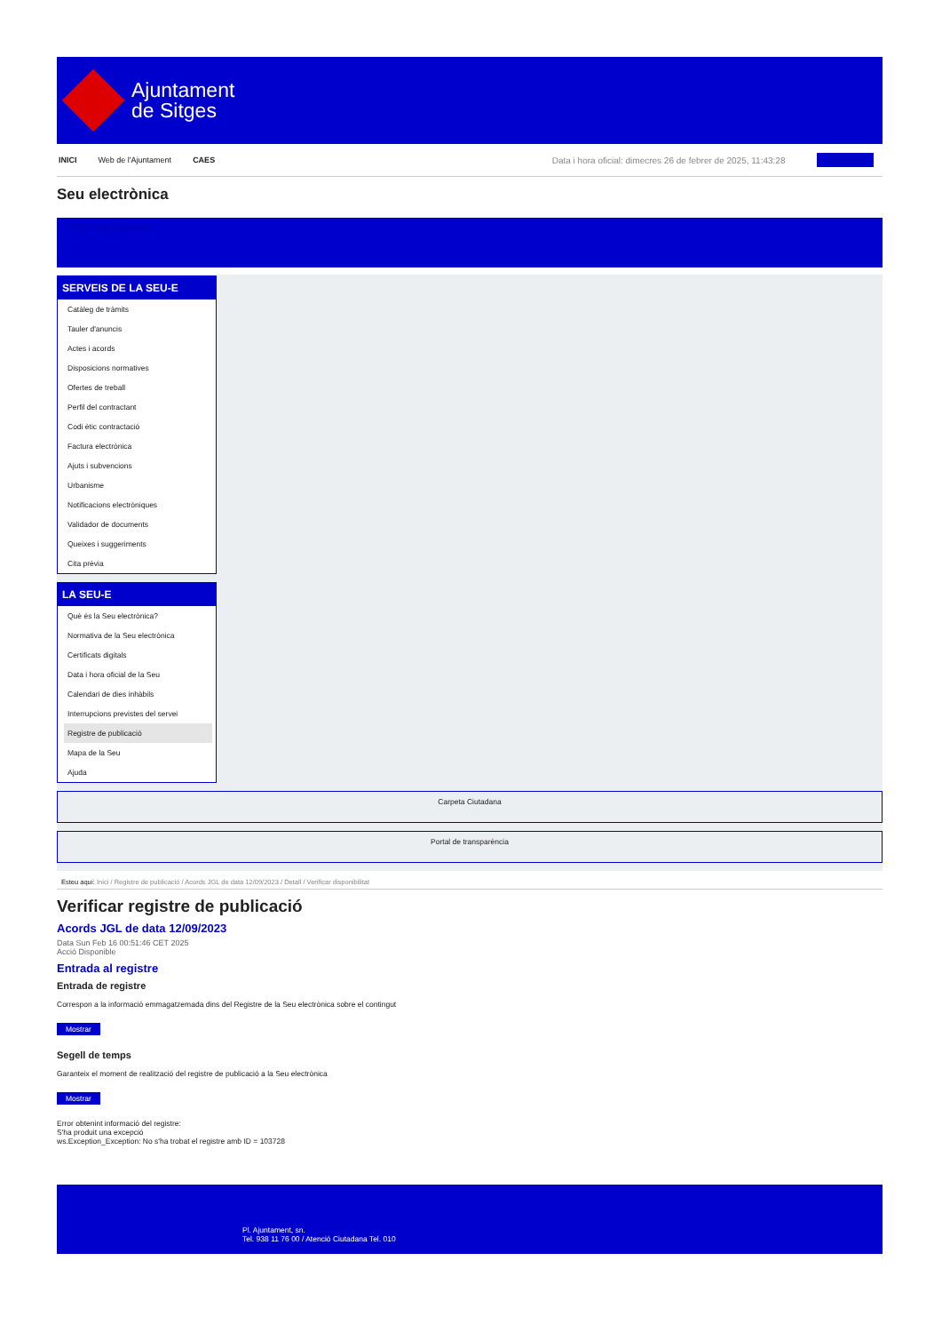Ajuntament
de Sitges
INICI Web de l'Ajuntament CAES Data i hora oficial: dimecres 26 de febrer de 2025, 11:43:28 Sincronitzar
Seu electrònica
Obtenir còpia autèntica
SERVEIS DE LA SEU-E
Catàleg de tràmits
Tauler d'anuncis
Actes i acords
Disposicions normatives
Ofertes de treball
Perfil del contractant
Codi ètic contractació
Factura electrònica
Ajuts i subvencions
Urbanisme
Notificacions electròniques
Validador de documents
Queixes i suggeriments
Cita prèvia
LA SEU-E
Què és la Seu electrònica?
Normativa de la Seu electrònica
Certificats digitals
Data i hora oficial de la Seu
Calendari de dies inhàbils
Interrupcions previstes del servei
Registre de publicació
Mapa de la Seu
Ajuda
Carpeta Ciutadana
Portal de transparència
Esteu aquí: Inici / Registre de publicació / Acords JGL de data 12/09/2023 / Detall / Verificar disponibilitat
Verificar registre de publicació
Acords JGL de data 12/09/2023
Data Sun Feb 16 00:51:46 CET 2025
Acció Disponible
Entrada al registre
Entrada de registre
Correspon a la informació emmagatzemada dins del Registre de la Seu electrònica sobre el contingut
Mostrar
Segell de temps
Garanteix el moment de realització del registre de publicació a la Seu electrònica
Mostrar
Error obtenint informació del registre:
S'ha produit una excepció
ws.Exception_Exception: No s'ha trobat el registre amb ID = 103728
Pl. Ajuntament, sn.
Tel. 938 11 76 00 / Atenció Ciutadana Tel. 010